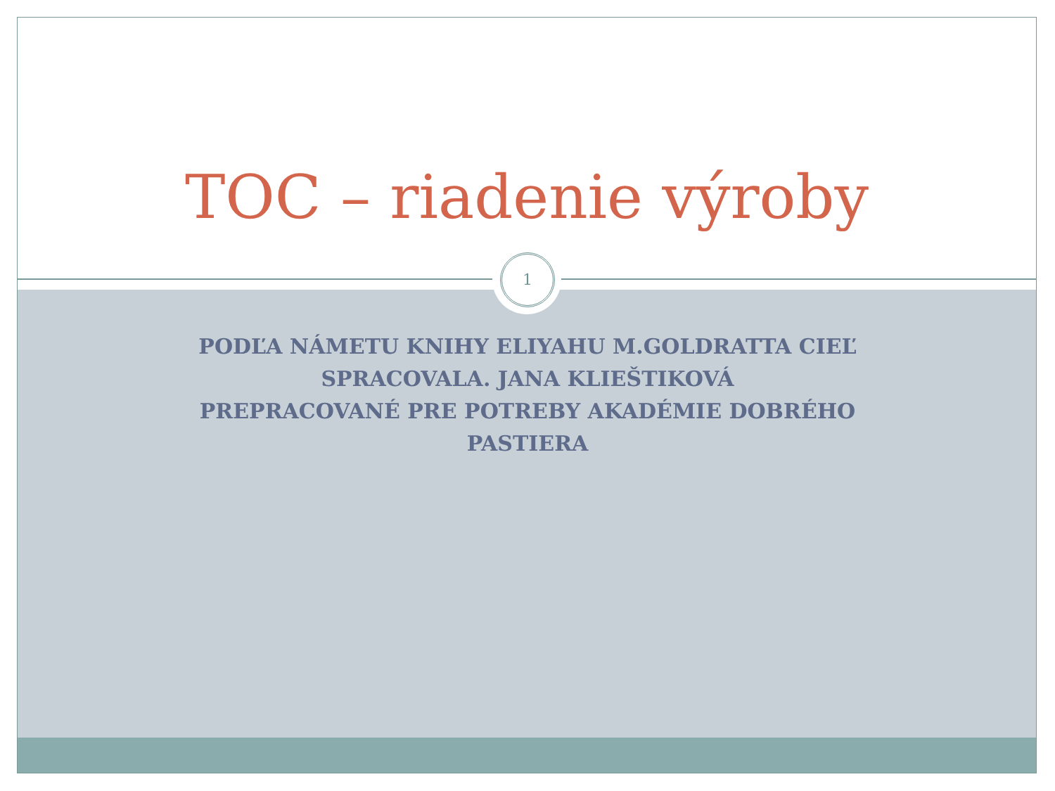TOC – riadenie výroby
1
PODĽA NÁMETU KNIHY ELIYAHU M.GOLDRATTA CIEĽ
SPRACOVALA. JANA KLIEŠTIKOVÁ
PREPRACOVANÉ PRE POTREBY AKADÉMIE DOBRÉHO PASTIERA